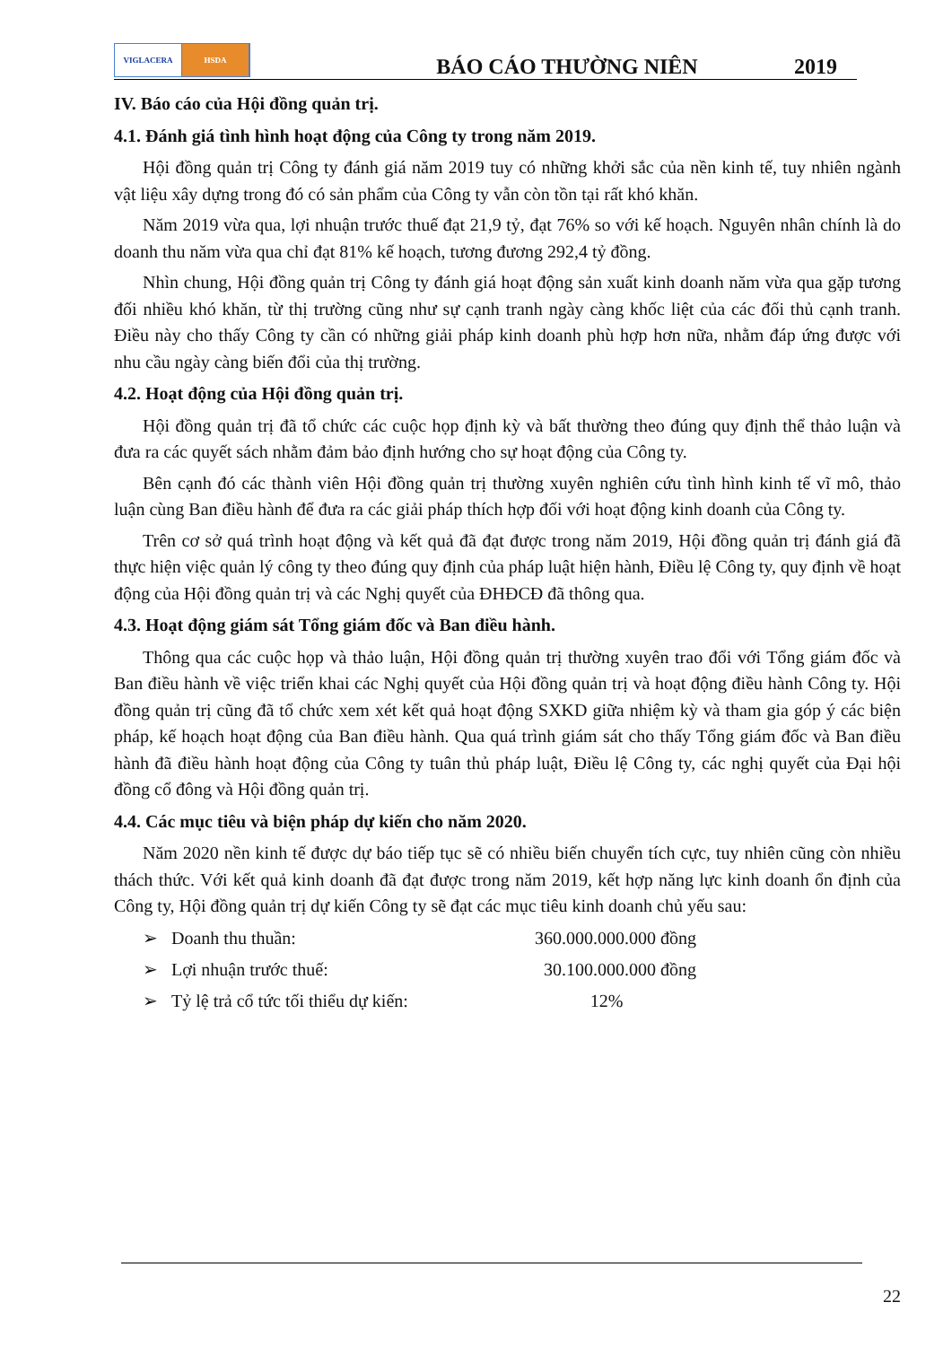VIGLACERA HSDA
BÁO CÁO THƯỜNG NIÊN
2019
IV. Báo cáo của Hội đồng quản trị.
4.1. Đánh giá tình hình hoạt động của Công ty trong năm 2019.
Hội đồng quản trị Công ty đánh giá năm 2019 tuy có những khởi sắc của nền kinh tế, tuy nhiên ngành vật liệu xây dựng trong đó có sản phẩm của Công ty vẫn còn tồn tại rất khó khăn.
Năm 2019 vừa qua, lợi nhuận trước thuế đạt 21,9 tỷ, đạt 76% so với kế hoạch. Nguyên nhân chính là do doanh thu năm vừa qua chỉ đạt 81% kế hoạch, tương đương 292,4 tỷ đồng.
Nhìn chung, Hội đồng quản trị Công ty đánh giá hoạt động sản xuất kinh doanh năm vừa qua gặp tương đối nhiều khó khăn, từ thị trường cũng như sự cạnh tranh ngày càng khốc liệt của các đối thủ cạnh tranh. Điều này cho thấy Công ty cần có những giải pháp kinh doanh phù hợp hơn nữa, nhằm đáp ứng được với nhu cầu ngày càng biến đổi của thị trường.
4.2. Hoạt động của Hội đồng quản trị.
Hội đồng quản trị đã tổ chức các cuộc họp định kỳ và bất thường theo đúng quy định thể thảo luận và đưa ra các quyết sách nhằm đảm bảo định hướng cho sự hoạt động của Công ty.
Bên cạnh đó các thành viên Hội đồng quản trị thường xuyên nghiên cứu tình hình kinh tế vĩ mô, thảo luận cùng Ban điều hành để đưa ra các giải pháp thích hợp đối với hoạt động kinh doanh của Công ty.
Trên cơ sở quá trình hoạt động và kết quả đã đạt được trong năm 2019, Hội đồng quản trị đánh giá đã thực hiện việc quản lý công ty theo đúng quy định của pháp luật hiện hành, Điều lệ Công ty, quy định về hoạt động của Hội đồng quản trị và các Nghị quyết của ĐHĐCĐ đã thông qua.
4.3. Hoạt động giám sát Tổng giám đốc và Ban điều hành.
Thông qua các cuộc họp và thảo luận, Hội đồng quản trị thường xuyên trao đổi với Tổng giám đốc và Ban điều hành về việc triển khai các Nghị quyết của Hội đồng quản trị và hoạt động điều hành Công ty. Hội đồng quản trị cũng đã tổ chức xem xét kết quả hoạt động SXKD giữa nhiệm kỳ và tham gia góp ý các biện pháp, kế hoạch hoạt động của Ban điều hành. Qua quá trình giám sát cho thấy Tổng giám đốc và Ban điều hành đã điều hành hoạt động của Công ty tuân thủ pháp luật, Điều lệ Công ty, các nghị quyết của Đại hội đồng cổ đông và Hội đồng quản trị.
4.4. Các mục tiêu và biện pháp dự kiến cho năm 2020.
Năm 2020 nền kinh tế được dự báo tiếp tục sẽ có nhiều biến chuyển tích cực, tuy nhiên cũng còn nhiều thách thức. Với kết quả kinh doanh đã đạt được trong năm 2019, kết hợp năng lực kinh doanh ổn định của Công ty, Hội đồng quản trị dự kiến Công ty sẽ đạt các mục tiêu kinh doanh chủ yếu sau:
➢ Doanh thu thuần: 360.000.000.000 đồng
➢ Lợi nhuận trước thuế: 30.100.000.000 đồng
➢ Tỷ lệ trả cổ tức tối thiểu dự kiến: 12%
22